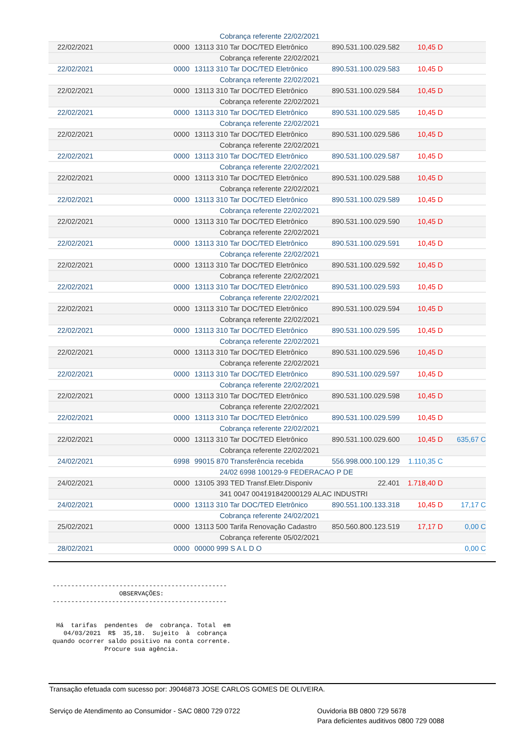| Cobrança referente 22/02/2021 | | | | | |
| 22/02/2021 | 0000 | 13113 310 Tar DOC/TED Eletrônico | 890.531.100.029.582 | 10,45 D | |
| Cobrança referente 22/02/2021 | | | | | |
| 22/02/2021 | 0000 | 13113 310 Tar DOC/TED Eletrônico | 890.531.100.029.583 | 10,45 D | |
| Cobrança referente 22/02/2021 | | | | | |
| 22/02/2021 | 0000 | 13113 310 Tar DOC/TED Eletrônico | 890.531.100.029.584 | 10,45 D | |
| Cobrança referente 22/02/2021 | | | | | |
| 22/02/2021 | 0000 | 13113 310 Tar DOC/TED Eletrônico | 890.531.100.029.585 | 10,45 D | |
| Cobrança referente 22/02/2021 | | | | | |
| 22/02/2021 | 0000 | 13113 310 Tar DOC/TED Eletrônico | 890.531.100.029.586 | 10,45 D | |
| Cobrança referente 22/02/2021 | | | | | |
| 22/02/2021 | 0000 | 13113 310 Tar DOC/TED Eletrônico | 890.531.100.029.587 | 10,45 D | |
| Cobrança referente 22/02/2021 | | | | | |
| 22/02/2021 | 0000 | 13113 310 Tar DOC/TED Eletrônico | 890.531.100.029.588 | 10,45 D | |
| Cobrança referente 22/02/2021 | | | | | |
| 22/02/2021 | 0000 | 13113 310 Tar DOC/TED Eletrônico | 890.531.100.029.589 | 10,45 D | |
| Cobrança referente 22/02/2021 | | | | | |
| 22/02/2021 | 0000 | 13113 310 Tar DOC/TED Eletrônico | 890.531.100.029.590 | 10,45 D | |
| Cobrança referente 22/02/2021 | | | | | |
| 22/02/2021 | 0000 | 13113 310 Tar DOC/TED Eletrônico | 890.531.100.029.591 | 10,45 D | |
| Cobrança referente 22/02/2021 | | | | | |
| 22/02/2021 | 0000 | 13113 310 Tar DOC/TED Eletrônico | 890.531.100.029.592 | 10,45 D | |
| Cobrança referente 22/02/2021 | | | | | |
| 22/02/2021 | 0000 | 13113 310 Tar DOC/TED Eletrônico | 890.531.100.029.593 | 10,45 D | |
| Cobrança referente 22/02/2021 | | | | | |
| 22/02/2021 | 0000 | 13113 310 Tar DOC/TED Eletrônico | 890.531.100.029.594 | 10,45 D | |
| Cobrança referente 22/02/2021 | | | | | |
| 22/02/2021 | 0000 | 13113 310 Tar DOC/TED Eletrônico | 890.531.100.029.595 | 10,45 D | |
| Cobrança referente 22/02/2021 | | | | | |
| 22/02/2021 | 0000 | 13113 310 Tar DOC/TED Eletrônico | 890.531.100.029.596 | 10,45 D | |
| Cobrança referente 22/02/2021 | | | | | |
| 22/02/2021 | 0000 | 13113 310 Tar DOC/TED Eletrônico | 890.531.100.029.597 | 10,45 D | |
| Cobrança referente 22/02/2021 | | | | | |
| 22/02/2021 | 0000 | 13113 310 Tar DOC/TED Eletrônico | 890.531.100.029.598 | 10,45 D | |
| Cobrança referente 22/02/2021 | | | | | |
| 22/02/2021 | 0000 | 13113 310 Tar DOC/TED Eletrônico | 890.531.100.029.599 | 10,45 D | |
| Cobrança referente 22/02/2021 | | | | | |
| 22/02/2021 | 0000 | 13113 310 Tar DOC/TED Eletrônico | 890.531.100.029.600 | 10,45 D | 635,67 C |
| Cobrança referente 22/02/2021 | | | | | |
| 24/02/2021 | 6998 | 99015 870 Transferência recebida | 556.998.000.100.129 | 1.110,35 C | |
| 24/02 6998 100129-9 FEDERACAO P DE | | | | | |
| 24/02/2021 | 0000 | 13105 393 TED Transf.Eletr.Disponiv | 22.401 | 1.718,40 D | |
| 341 0047 004191842000129 ALAC INDUSTRI | | | | | |
| 24/02/2021 | 0000 | 13113 310 Tar DOC/TED Eletrônico | 890.551.100.133.318 | 10,45 D | 17,17 C |
| Cobrança referente 24/02/2021 | | | | | |
| 25/02/2021 | 0000 | 13113 500 Tarifa Renovação Cadastro | 850.560.800.123.519 | 17,17 D | 0,00 C |
| Cobrança referente 05/02/2021 | | | | | |
| 28/02/2021 | 0000 | 00000 999 S A L D O | | | 0,00 C |
-----------------------------------------------
                  OBSERVAÇÕES:
-----------------------------------------------


 Há  tarifas  pendentes  de  cobrança. Total  em
   04/03/2021  R$  35,18.  Sujeito  à  cobrança
quando ocorrer saldo positivo na conta corrente.
              Procure sua agência.
Transação efetuada com sucesso por: J9046873 JOSE CARLOS GOMES DE OLIVEIRA.
Serviço de Atendimento ao Consumidor - SAC 0800 729 0722 Ouvidoria BB 0800 729 5678
Para deficientes auditivos 0800 729 0088